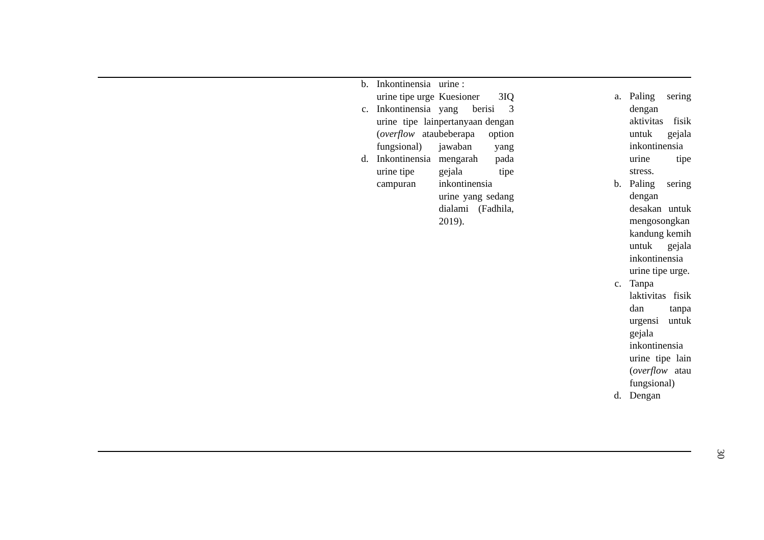| | b. Inkontinensia urine tipe urge c. Inkontinensia urine tipe lain ( overflow atau fungsional) d. Inkontinensia urine tipe campuran | urine : Kuesioner 3IQ yang berisi 3 pertanyaan dengan beberapa option jawaban yang mengarah pada gejala tipe inkontinensia urine yang sedang dialami (Fadhila, 2019). | | a. Paling sering dengan aktivitas fisik untuk gejala inkontinensia urine tipe stress. b. Paling sering dengan desakan untuk mengosongkan kandung kemih untuk gejala inkontinensia urine tipe urge. c. Tanpa laktivitas fisik dan tanpa urgensi untuk gejala inkontinensia urine tipe lain ( overflow atau fungsional) d. Dengan |
30